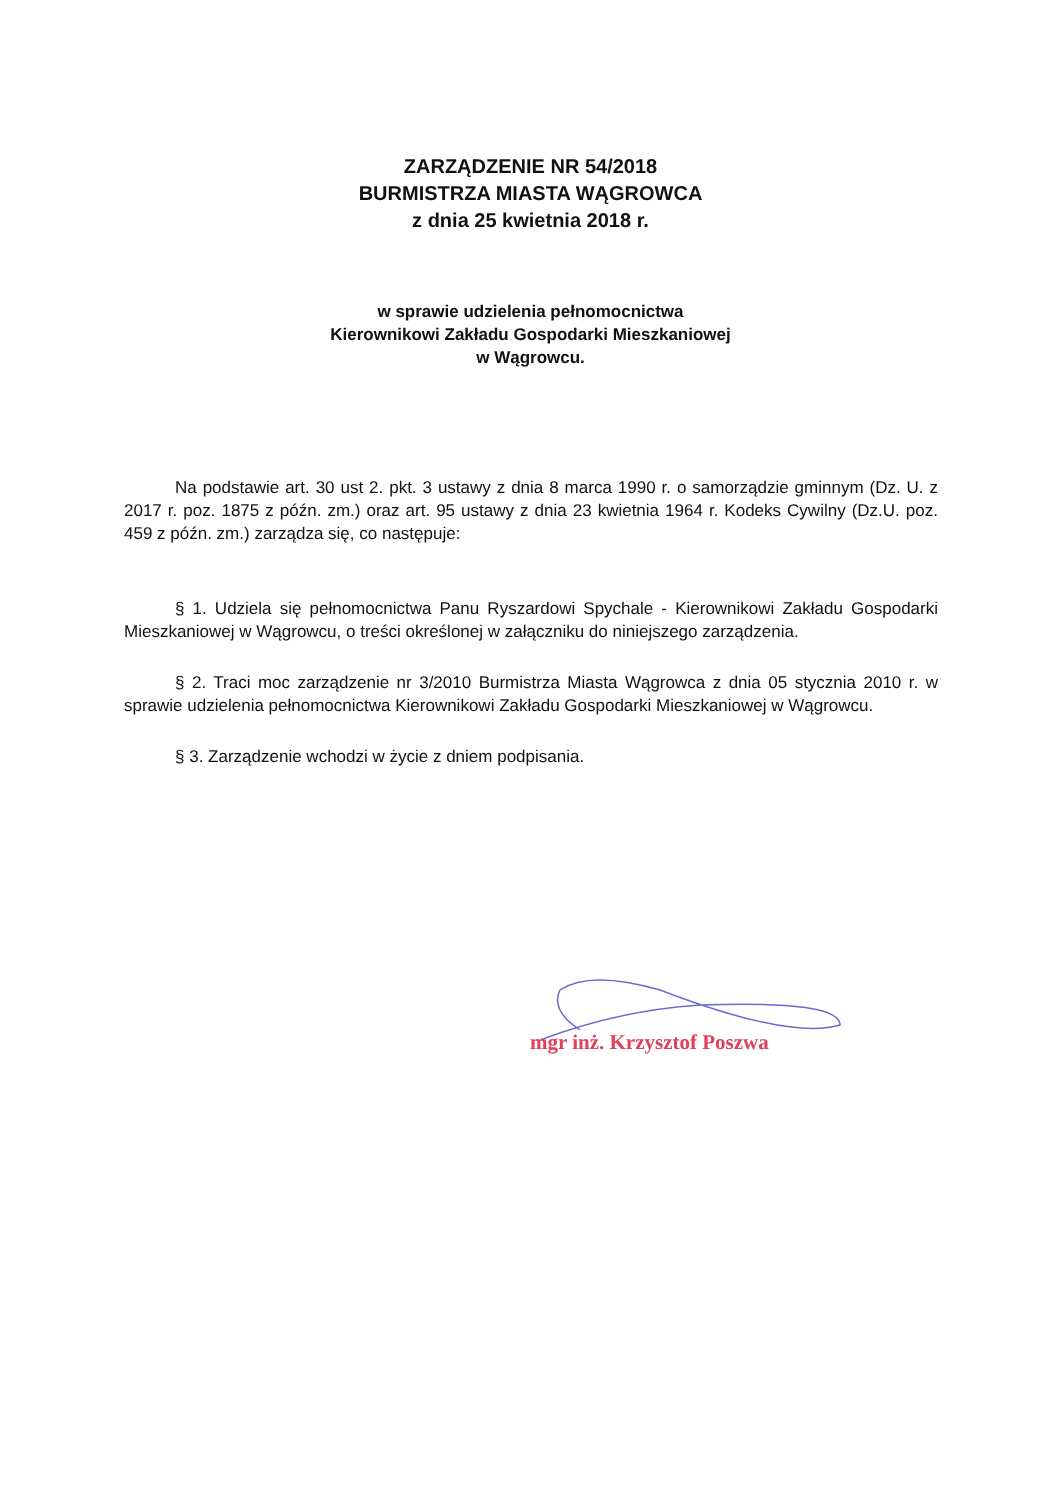ZARZĄDZENIE NR 54/2018
BURMISTRZA MIASTA WĄGROWCA
z dnia 25 kwietnia 2018 r.
w sprawie udzielenia pełnomocnictwa
Kierownikowi Zakładu Gospodarki Mieszkaniowej
w Wągrowcu.
Na podstawie art. 30 ust 2. pkt. 3 ustawy z dnia 8 marca 1990 r. o samorządzie gminnym (Dz. U. z 2017 r. poz. 1875 z późn. zm.) oraz art. 95 ustawy z dnia 23 kwietnia 1964 r. Kodeks Cywilny (Dz.U. poz. 459 z późn. zm.) zarządza się, co następuje:
§ 1. Udziela się pełnomocnictwa Panu Ryszardowi Spychale - Kierownikowi Zakładu Gospodarki Mieszkaniowej w Wągrowcu, o treści określonej w załączniku do niniejszego zarządzenia.
§ 2. Traci moc zarządzenie nr 3/2010 Burmistrza Miasta Wągrowca z dnia 05 stycznia 2010 r. w sprawie udzielenia pełnomocnictwa Kierownikowi Zakładu Gospodarki Mieszkaniowej w Wągrowcu.
§ 3. Zarządzenie wchodzi w życie z dniem podpisania.
mgr inż. Krzysztof Poszwa